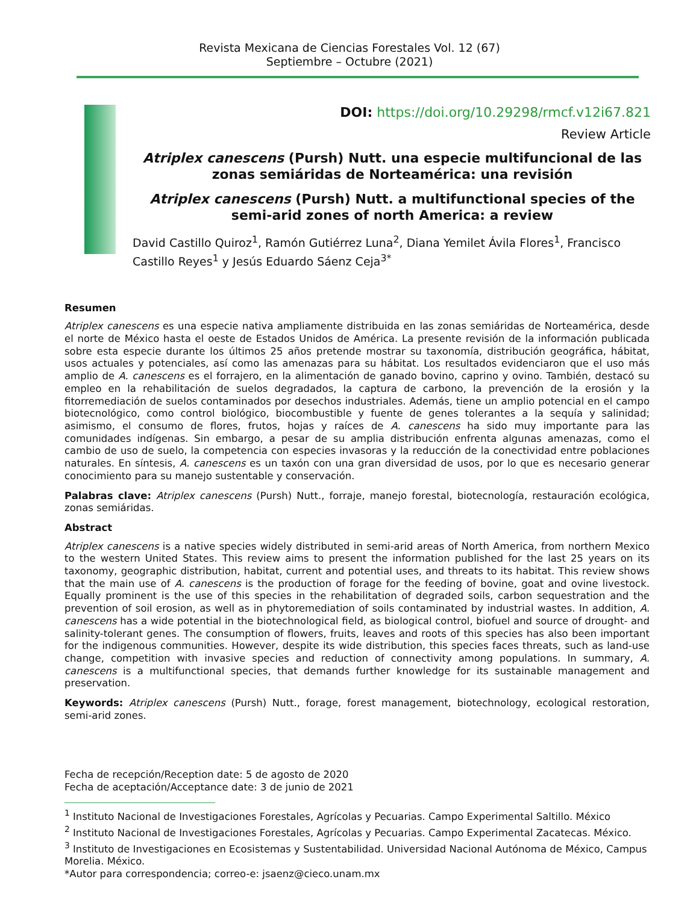Revista Mexicana de Ciencias Forestales Vol. 12 (67)
Septiembre – Octubre (2021)
DOI: https://doi.org/10.29298/rmcf.v12i67.821
Review Article
Atriplex canescens (Pursh) Nutt. una especie multifuncional de las zonas semiáridas de Norteamérica: una revisión
Atriplex canescens (Pursh) Nutt. a multifunctional species of the semi-arid zones of north America: a review
David Castillo Quiroz<sup>1</sup>, Ramón Gutiérrez Luna<sup>2</sup>, Diana Yemilet Ávila Flores<sup>1</sup>, Francisco Castillo Reyes<sup>1</sup> y Jesús Eduardo Sáenz Ceja<sup>3*</sup>
Resumen
Atriplex canescens es una especie nativa ampliamente distribuida en las zonas semiáridas de Norteamérica, desde el norte de México hasta el oeste de Estados Unidos de América. La presente revisión de la información publicada sobre esta especie durante los últimos 25 años pretende mostrar su taxonomía, distribución geográfica, hábitat, usos actuales y potenciales, así como las amenazas para su hábitat. Los resultados evidenciaron que el uso más amplio de A. canescens es el forrajero, en la alimentación de ganado bovino, caprino y ovino. También, destacó su empleo en la rehabilitación de suelos degradados, la captura de carbono, la prevención de la erosión y la fitorremediación de suelos contaminados por desechos industriales. Además, tiene un amplio potencial en el campo biotecnológico, como control biológico, biocombustible y fuente de genes tolerantes a la sequía y salinidad; asimismo, el consumo de flores, frutos, hojas y raíces de A. canescens ha sido muy importante para las comunidades indígenas. Sin embargo, a pesar de su amplia distribución enfrenta algunas amenazas, como el cambio de uso de suelo, la competencia con especies invasoras y la reducción de la conectividad entre poblaciones naturales. En síntesis, A. canescens es un taxón con una gran diversidad de usos, por lo que es necesario generar conocimiento para su manejo sustentable y conservación.
Palabras clave: Atriplex canescens (Pursh) Nutt., forraje, manejo forestal, biotecnología, restauración ecológica, zonas semiáridas.
Abstract
Atriplex canescens is a native species widely distributed in semi-arid areas of North America, from northern Mexico to the western United States. This review aims to present the information published for the last 25 years on its taxonomy, geographic distribution, habitat, current and potential uses, and threats to its habitat. This review shows that the main use of A. canescens is the production of forage for the feeding of bovine, goat and ovine livestock. Equally prominent is the use of this species in the rehabilitation of degraded soils, carbon sequestration and the prevention of soil erosion, as well as in phytoremediation of soils contaminated by industrial wastes. In addition, A. canescens has a wide potential in the biotechnological field, as biological control, biofuel and source of drought- and salinity-tolerant genes. The consumption of flowers, fruits, leaves and roots of this species has also been important for the indigenous communities. However, despite its wide distribution, this species faces threats, such as land-use change, competition with invasive species and reduction of connectivity among populations. In summary, A. canescens is a multifunctional species, that demands further knowledge for its sustainable management and preservation.
Keywords: Atriplex canescens (Pursh) Nutt., forage, forest management, biotechnology, ecological restoration, semi-arid zones.
Fecha de recepción/Reception date: 5 de agosto de 2020
Fecha de aceptación/Acceptance date: 3 de junio de 2021
<sup>1</sup> Instituto Nacional de Investigaciones Forestales, Agrícolas y Pecuarias. Campo Experimental Saltillo. México
<sup>2</sup> Instituto Nacional de Investigaciones Forestales, Agrícolas y Pecuarias. Campo Experimental Zacatecas. México.
<sup>3</sup> Instituto de Investigaciones en Ecosistemas y Sustentabilidad. Universidad Nacional Autónoma de México, Campus Morelia. México.
*Autor para correspondencia; correo-e: jsaenz@cieco.unam.mx